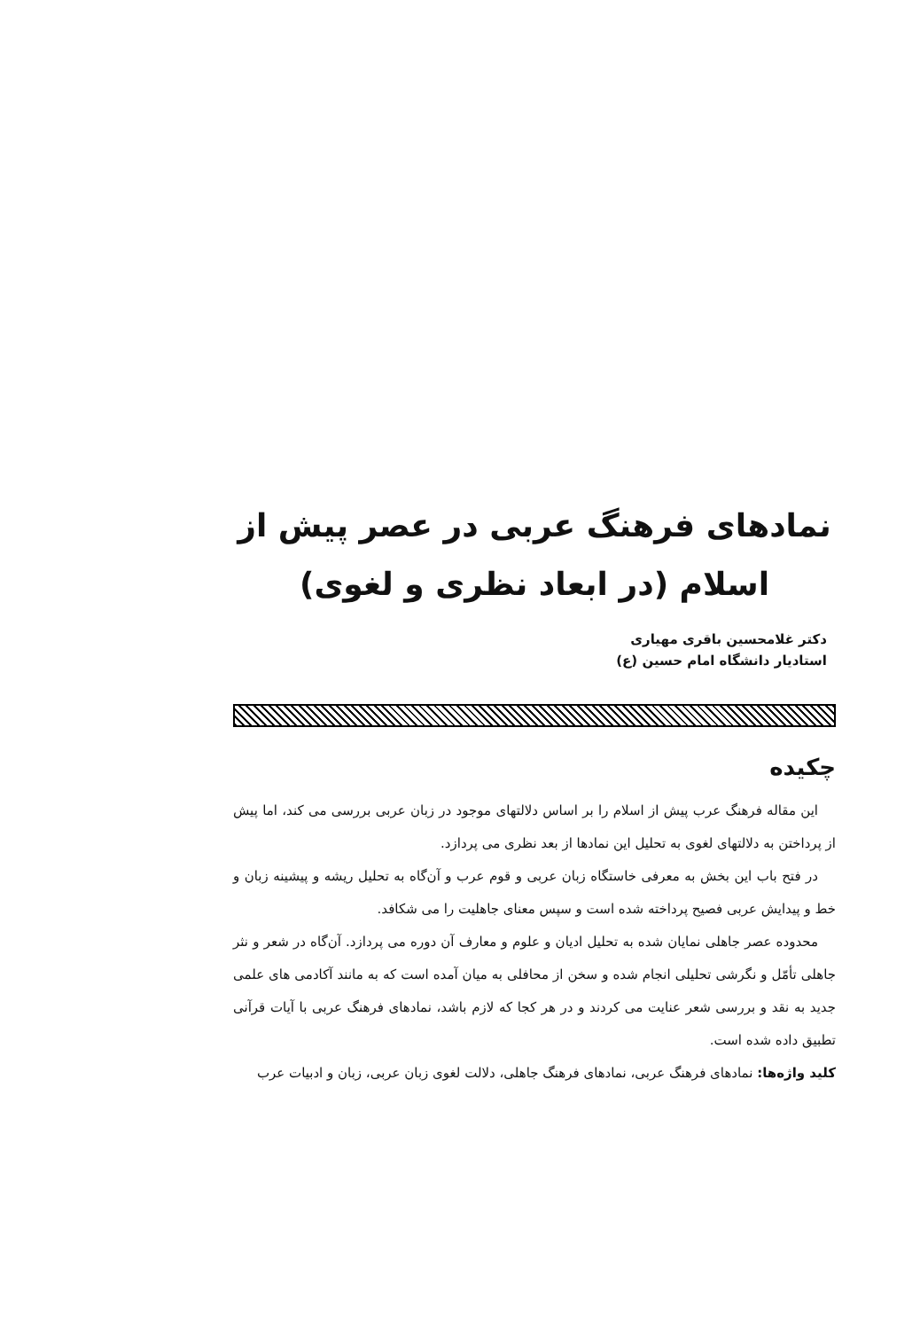نمادهای فرهنگ عربی در عصر پیش از
اسلام (در ابعاد نظری و لغوی)
دکتر غلامحسین باقری مهیاری
استادیار دانشگاه امام حسین (ع)
چکیده
این مقاله فرهنگ عرب پیش از اسلام را بر اساس دلالتهای موجود در زبان عربی بررسی می کند، اما پیش از پرداختن به دلالتهای لغوی به تحلیل این نمادها از بعد نظری می پردازد.
در فتح باب این بخش به معرفی خاستگاه زبان عربی و قوم عرب و آن‌گاه به تحلیل ریشه و پیشینه زبان و خط و پیدایش عربی فصیح پرداخته شده است و سپس معنای جاهلیت را می شکافد.
محدوده عصر جاهلی نمایان شده به تحلیل ادیان و علوم و معارف آن دوره می پردازد. آن‌گاه در شعر و نثر جاهلی تأمّل و نگرشی تحلیلی انجام شده و سخن از محافلی به میان آمده است که به مانند آکادمی های علمی جدید به نقد و بررسی شعر عنایت می کردند و در هر کجا که لازم باشد، نمادهای فرهنگ عربی با آیات قرآنی تطبیق داده شده است.
کلید واژه‌ها: نمادهای فرهنگ عربی، نمادهای فرهنگ جاهلی، دلالت لغوی زبان عربی، زبان و ادبیات عرب